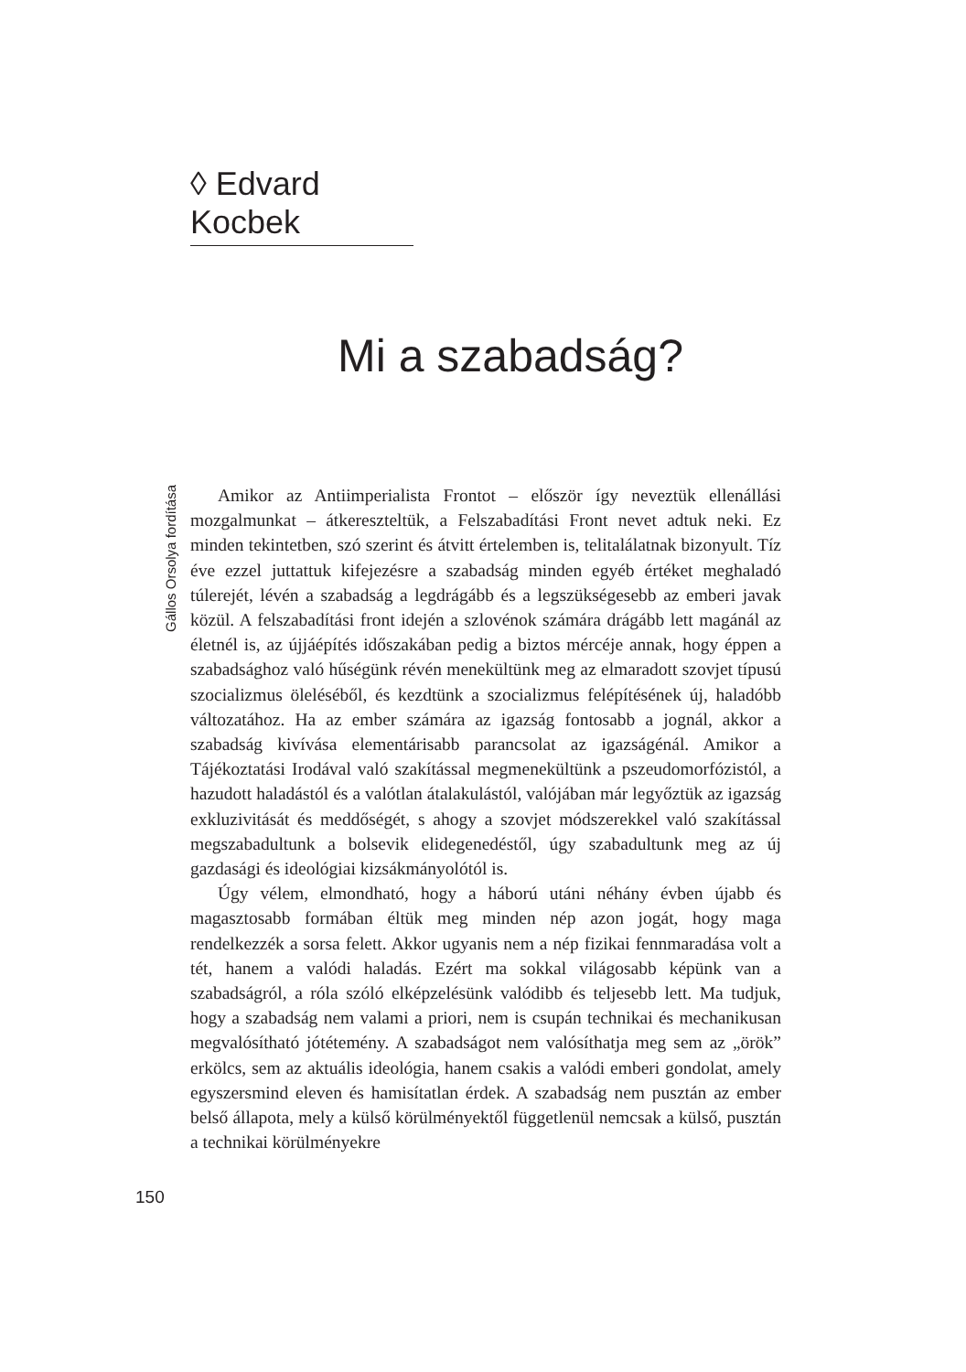◊ Edvard Kocbek
Mi a szabadság?
Gállos Orsolya fordítása
Amikor az Antiimperialista Frontot – először így neveztük ellenállási mozgalmunkat – átkereszteltük, a Felszabadítási Front nevet adtuk neki. Ez minden tekintetben, szó szerint és átvitt értelemben is, telitalálatnak bizonyult. Tíz éve ezzel juttattuk kifejezésre a szabadság minden egyéb értéket meghaladó túlerejét, lévén a szabadság a legdrágább és a legszükségesebb az emberi javak közül. A felszabadítási front idején a szlovénok számára drágább lett magánál az életnél is, az újjáépítés időszakában pedig a biztos mércéje annak, hogy éppen a szabadsághoz való hűségünk révén menekültünk meg az elmaradott szovjet típusú szocializmus öleléséből, és kezdtünk a szocializmus felépítésének új, haladóbb változatához. Ha az ember számára az igazság fontosabb a jognál, akkor a szabadság kivívása elementárisabb parancsolat az igazságénál. Amikor a Tájékoztatási Irodával való szakítással megmenekültünk a pszeudomorfózistól, a hazudott haladástól és a valótlan átalakulástól, valójában már legyőztük az igazság exkluzivitását és meddőségét, s ahogy a szovjet módszerekkel való szakítással megszabadultunk a bolsevik elidegenedéstől, úgy szabadultunk meg az új gazdasági és ideológiai kizsákmányolótól is.
Úgy vélem, elmondható, hogy a háború utáni néhány évben újabb és magasztosabb formában éltük meg minden nép azon jogát, hogy maga rendelkezzék a sorsa felett. Akkor ugyanis nem a nép fizikai fennmaradása volt a tét, hanem a valódi haladás. Ezért ma sokkal világosabb képünk van a szabadságról, a róla szóló elképzelésünk valódibb és teljesebb lett. Ma tudjuk, hogy a szabadság nem valami a priori, nem is csupán technikai és mechanikusan megvalósítható jótétemény. A szabadságot nem valósíthatja meg sem az „örök” erkölcs, sem az aktuális ideológia, hanem csakis a valódi emberi gondolat, amely egyszersmind eleven és hamisítatlan érdek. A szabadság nem pusztán az ember belső állapota, mely a külső körülményektől függetlenül nemcsak a külső, pusztán a technikai körülményekre
150